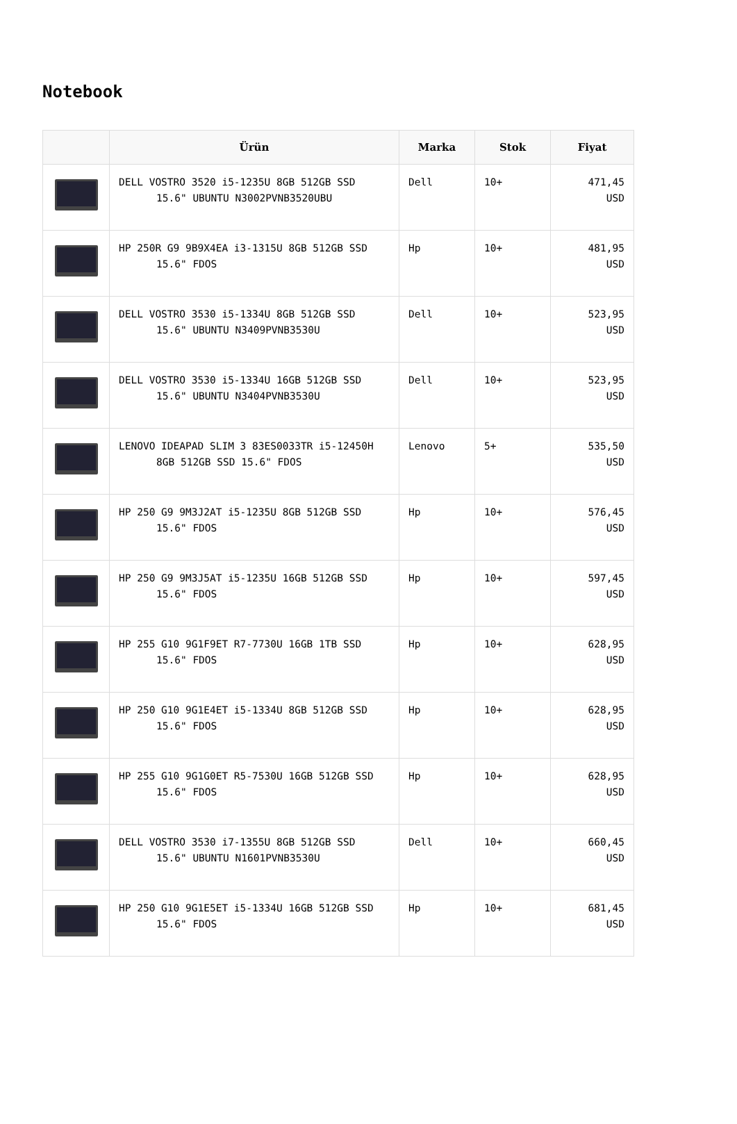Notebook
| | Ürün | Marka | Stok | Fiyat |
| --- | --- | --- | --- | --- |
| | DELL VOSTRO 3520 i5-1235U 8GB 512GB SSD 15.6" UBUNTU N3002PVNB3520UBU | Dell | 10+ | 471,45 USD |
| | HP 250R G9 9B9X4EA i3-1315U 8GB 512GB SSD 15.6" FDOS | Hp | 10+ | 481,95 USD |
| | DELL VOSTRO 3530 i5-1334U 8GB 512GB SSD 15.6" UBUNTU N3409PVNB3530U | Dell | 10+ | 523,95 USD |
| | DELL VOSTRO 3530 i5-1334U 16GB 512GB SSD 15.6" UBUNTU N3404PVNB3530U | Dell | 10+ | 523,95 USD |
| | LENOVO IDEAPAD SLIM 3 83ES0033TR i5-12450H 8GB 512GB SSD 15.6" FDOS | Lenovo | 5+ | 535,50 USD |
| | HP 250 G9 9M3J2AT i5-1235U 8GB 512GB SSD 15.6" FDOS | Hp | 10+ | 576,45 USD |
| | HP 250 G9 9M3J5AT i5-1235U 16GB 512GB SSD 15.6" FDOS | Hp | 10+ | 597,45 USD |
| | HP 255 G10 9G1F9ET R7-7730U 16GB 1TB SSD 15.6" FDOS | Hp | 10+ | 628,95 USD |
| | HP 250 G10 9G1E4ET i5-1334U 8GB 512GB SSD 15.6" FDOS | Hp | 10+ | 628,95 USD |
| | HP 255 G10 9G1G0ET R5-7530U 16GB 512GB SSD 15.6" FDOS | Hp | 10+ | 628,95 USD |
| | DELL VOSTRO 3530 i7-1355U 8GB 512GB SSD 15.6" UBUNTU N1601PVNB3530U | Dell | 10+ | 660,45 USD |
| | HP 250 G10 9G1E5ET i5-1334U 16GB 512GB SSD 15.6" FDOS | Hp | 10+ | 681,45 USD |